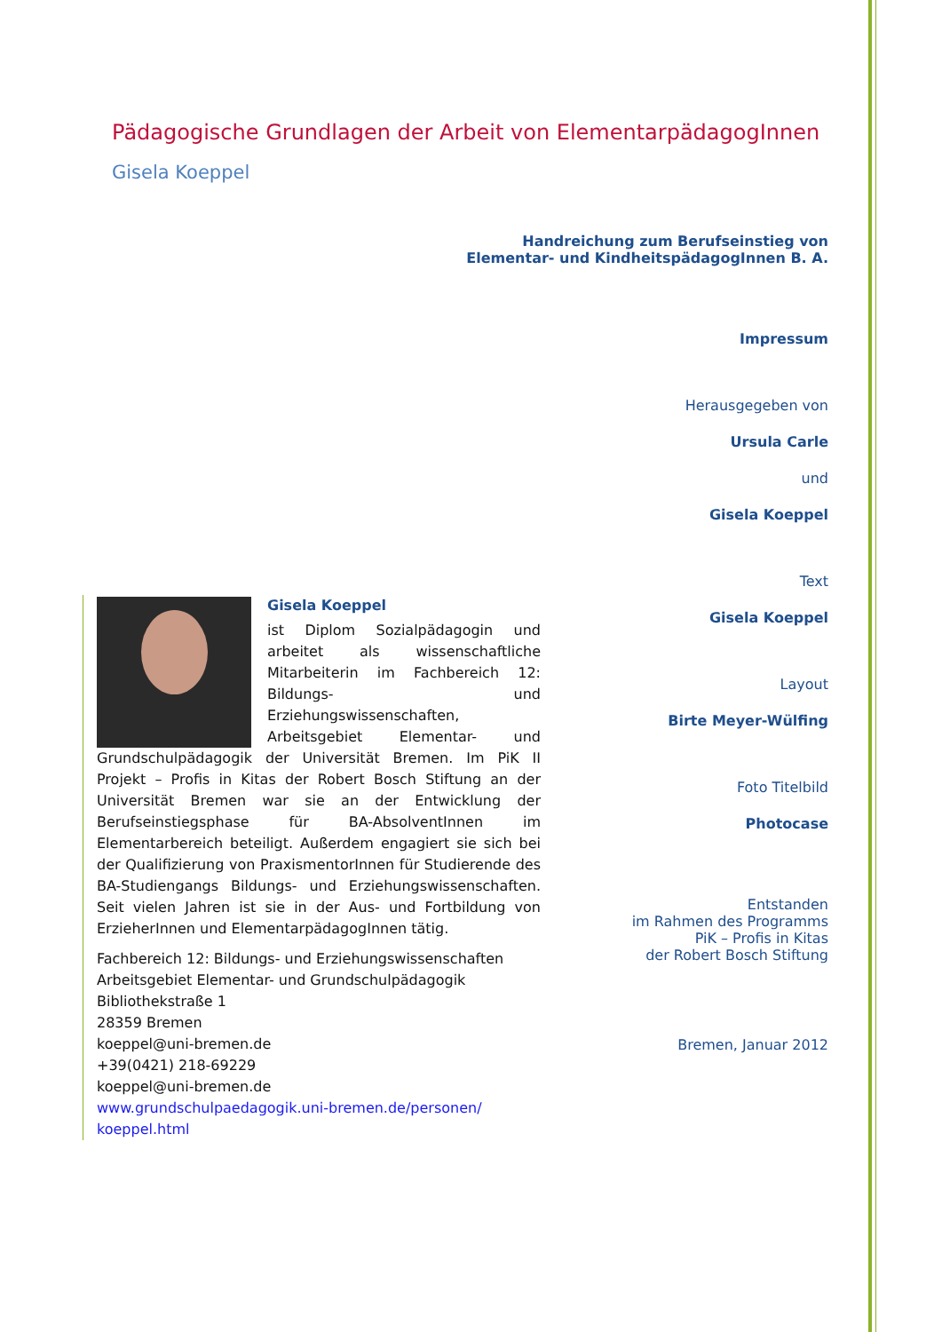Pädagogische Grundlagen der Arbeit von ElementarpädagogInnen
Gisela Koeppel
Handreichung zum Berufseinstieg von
Elementar- und KindheitspädagogInnen B. A.
Impressum
Herausgegeben von
Ursula Carle
und
Gisela Koeppel
Text
Gisela Koeppel
Layout
Birte Meyer-Wülfing
Foto Titelbild
Photocase
Entstanden
im Rahmen des Programms
PiK – Profis in Kitas
der Robert Bosch Stiftung
Bremen, Januar 2012
Gisela Koeppel
ist Diplom Sozialpädagogin und arbeitet als wissenschaftliche Mitarbeiterin im Fachbereich 12: Bildungs- und Erziehungswissenschaften, Arbeitsgebiet Elementar- und Grundschulpädagogik der Universität Bremen. Im PiK II Projekt – Profis in Kitas der Robert Bosch Stiftung an der Universität Bremen war sie an der Entwicklung der Berufseinstiegsphase für BA-AbsolventInnen im Elementarbereich beteiligt. Außerdem engagiert sie sich bei der Qualifizierung von PraxismentorInnen für Studierende des BA-Studiengangs Bildungs- und Erziehungswissenschaften. Seit vielen Jahren ist sie in der Aus- und Fortbildung von ErzieherInnen und ElementarpädagogInnen tätig.
Fachbereich 12: Bildungs- und Erziehungswissenschaften
Arbeitsgebiet Elementar- und Grundschulpädagogik
Bibliothekstraße 1
28359 Bremen
koeppel@uni-bremen.de
+39(0421) 218-69229
koeppel@uni-bremen.de
www.grundschulpaedagogik.uni-bremen.de/personen/
koeppel.html